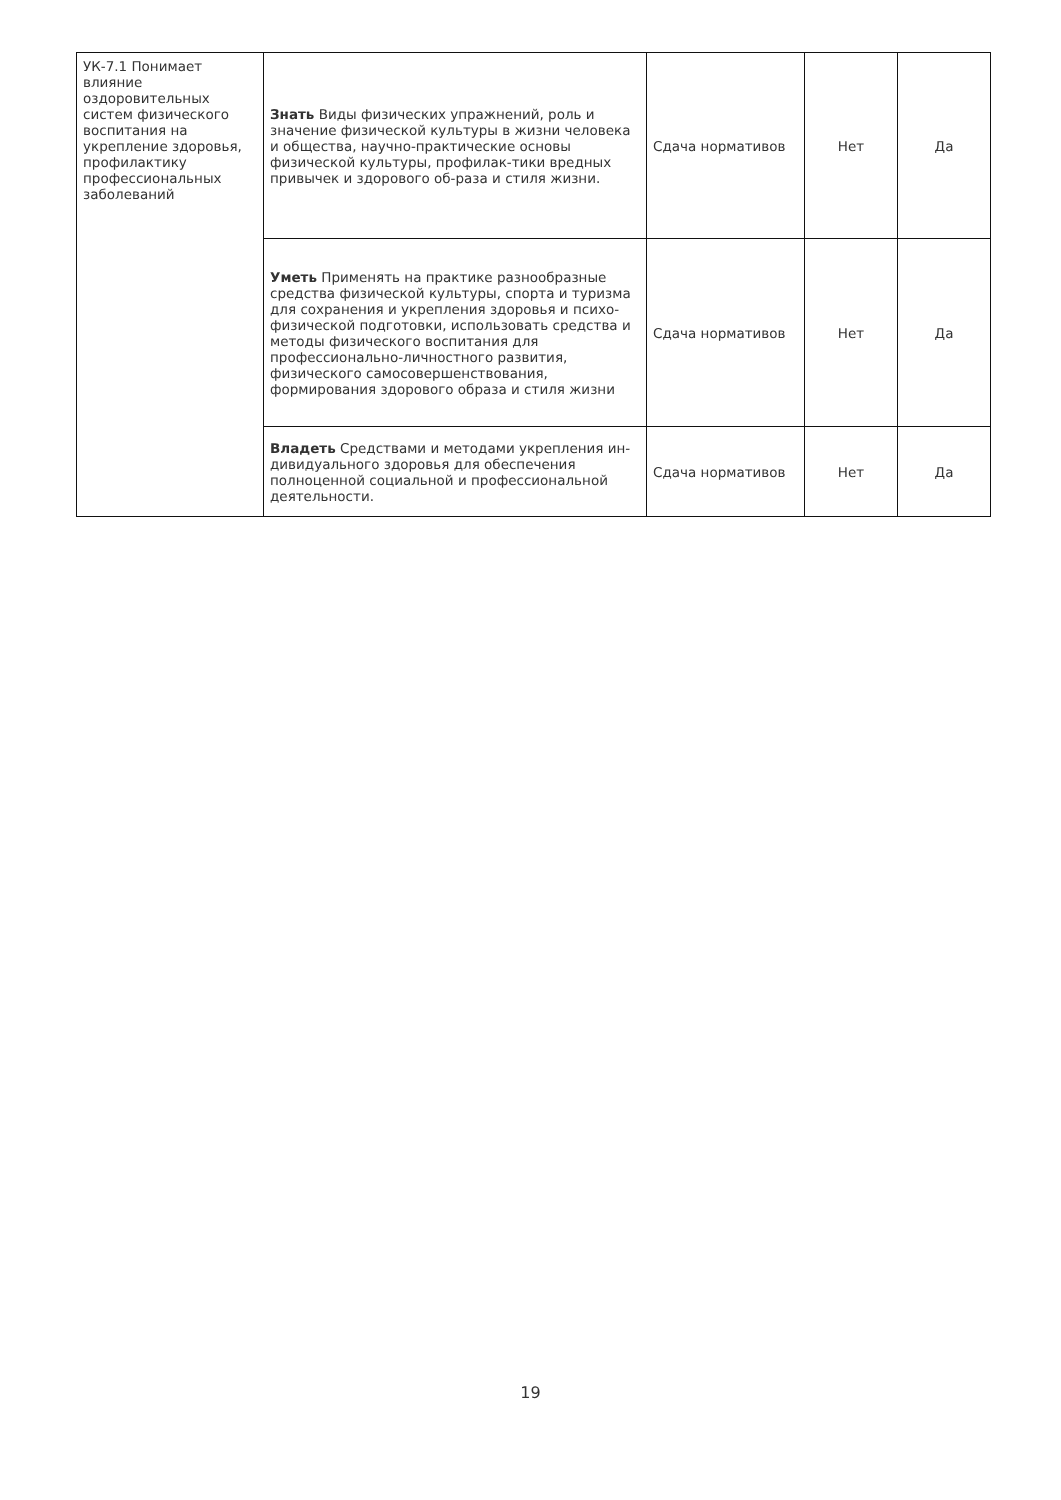| УК-7.1 Понимает влияние оздоровительных систем физического воспитания на укрепление здоровья, профилактику профессиональных заболеваний | Знать Виды физических упражнений, роль и значение физической культуры в жизни человека и общества, научно-практические основы физической культуры, профилак-тики вредных привычек и здорового об-раза и стиля жизни. | Сдача нормативов | Нет | Да |
| | Уметь Применять на практике разнообразные средства физической культуры, спорта и туризма для сохранения и укрепления здоровья и психо-физической подготовки, использовать средства и методы физического воспитания для профессионально-личностного развития, физического самосовершенствования, формирования здорового образа и стиля жизни | Сдача нормативов | Нет | Да |
| | Владеть Средствами и методами укрепления ин-дивидуального здоровья для обеспечения полноценной социальной и профессиональной деятельности. | Сдача нормативов | Нет | Да |
19